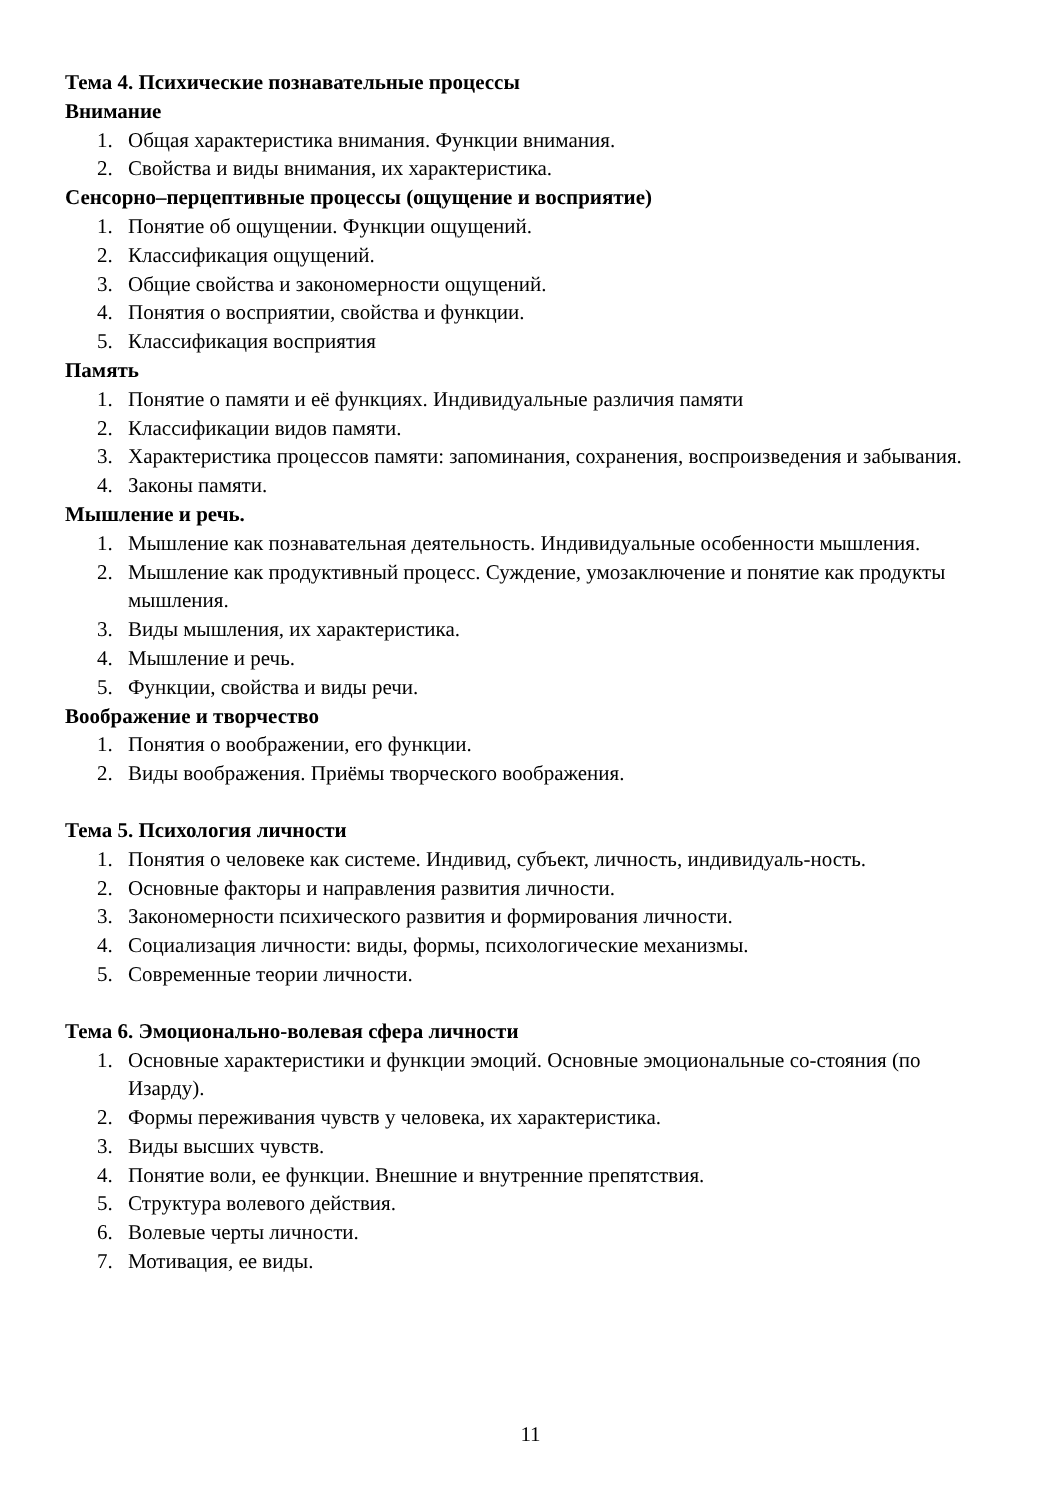Тема 4. Психические познавательные процессы
Внимание
1. Общая характеристика внимания. Функции внимания.
2. Свойства и виды внимания, их характеристика.
Сенсорно–перцептивные процессы (ощущение и восприятие)
1. Понятие об ощущении. Функции ощущений.
2. Классификация ощущений.
3. Общие свойства и закономерности ощущений.
4. Понятия о восприятии, свойства и функции.
5. Классификация восприятия
Память
1. Понятие о памяти и её функциях. Индивидуальные различия памяти
2. Классификации видов памяти.
3. Характеристика процессов памяти: запоминания, сохранения, воспроизведения и забывания.
4. Законы памяти.
Мышление и речь.
1. Мышление как познавательная деятельность. Индивидуальные особенности мышления.
2. Мышление как продуктивный процесс. Суждение, умозаключение и понятие как продукты мышления.
3. Виды мышления, их характеристика.
4. Мышление и речь.
5. Функции, свойства и виды речи.
Воображение и творчество
1. Понятия о воображении, его функции.
2. Виды воображения. Приёмы творческого воображения.
Тема 5. Психология личности
1. Понятия о человеке как системе. Индивид, субъект, личность, индивидуаль-ность.
2. Основные факторы и направления развития личности.
3. Закономерности психического развития и формирования личности.
4. Социализация личности: виды, формы, психологические механизмы.
5. Современные теории личности.
Тема 6. Эмоционально-волевая сфера личности
1. Основные характеристики и функции эмоций. Основные эмоциональные со-стояния (по Изарду).
2. Формы переживания чувств у человека, их характеристика.
3. Виды высших чувств.
4. Понятие воли, ее функции. Внешние и внутренние препятствия.
5. Структура волевого действия.
6. Волевые черты личности.
7. Мотивация, ее виды.
11